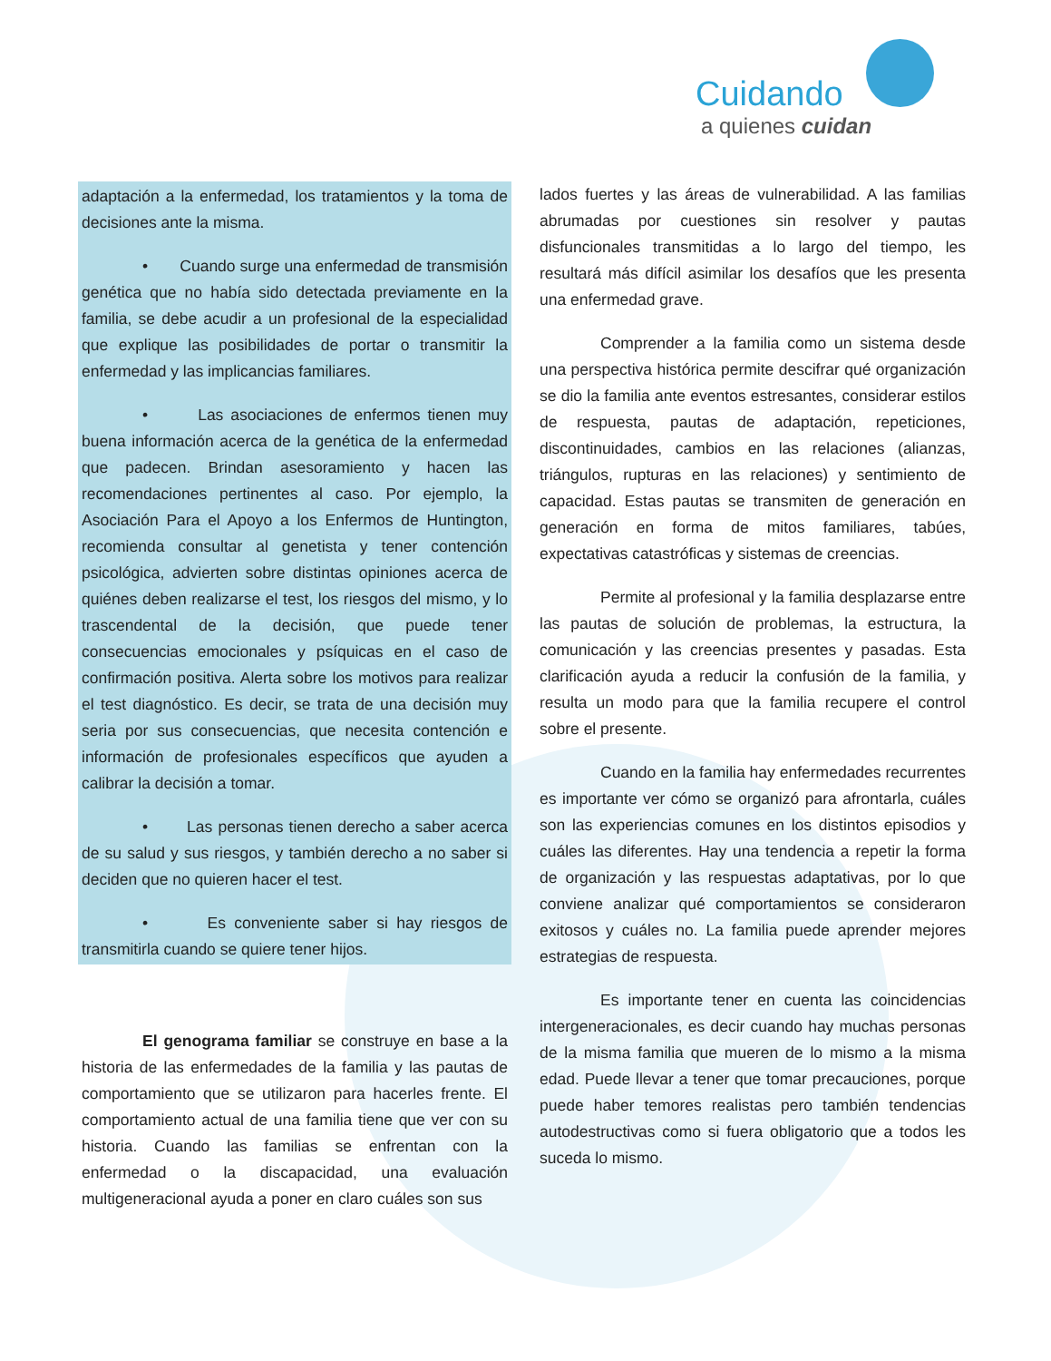Cuidando
a quienes cuidan
adaptación a la enfermedad, los tratamientos y la toma de decisiones ante la misma.
• Cuando surge una enfermedad de transmisión genética que no había sido detectada previamente en la familia, se debe acudir a un profesional de la especialidad que explique las posibilidades de portar o transmitir la enfermedad y las implicancias familiares.
• Las asociaciones de enfermos tienen muy buena información acerca de la genética de la enfermedad que padecen. Brindan asesoramiento y hacen las recomendaciones pertinentes al caso. Por ejemplo, la Asociación Para el Apoyo a los Enfermos de Huntington, recomienda consultar al genetista y tener contención psicológica, advierten sobre distintas opiniones acerca de quiénes deben realizarse el test, los riesgos del mismo, y lo trascendental de la decisión, que puede tener consecuencias emocionales y psíquicas en el caso de confirmación positiva. Alerta sobre los motivos para realizar el test diagnóstico. Es decir, se trata de una decisión muy seria por sus consecuencias, que necesita contención e información de profesionales específicos que ayuden a calibrar la decisión a tomar.
• Las personas tienen derecho a saber acerca de su salud y sus riesgos, y también derecho a no saber si deciden que no quieren hacer el test.
• Es conveniente saber si hay riesgos de transmitirla cuando se quiere tener hijos.
El genograma familiar se construye en base a la historia de las enfermedades de la familia y las pautas de comportamiento que se utilizaron para hacerles frente. El comportamiento actual de una familia tiene que ver con su historia. Cuando las familias se enfrentan con la enfermedad o la discapacidad, una evaluación multigeneracional ayuda a poner en claro cuáles son sus
lados fuertes y las áreas de vulnerabilidad. A las familias abrumadas por cuestiones sin resolver y pautas disfuncionales transmitidas a lo largo del tiempo, les resultará más difícil asimilar los desafíos que les presenta una enfermedad grave.
Comprender a la familia como un sistema desde una perspectiva histórica permite descifrar qué organización se dio la familia ante eventos estresantes, considerar estilos de respuesta, pautas de adaptación, repeticiones, discontinuidades, cambios en las relaciones (alianzas, triángulos, rupturas en las relaciones) y sentimiento de capacidad. Estas pautas se transmiten de generación en generación en forma de mitos familiares, tabúes, expectativas catastróficas y sistemas de creencias.
Permite al profesional y la familia desplazarse entre las pautas de solución de problemas, la estructura, la comunicación y las creencias presentes y pasadas. Esta clarificación ayuda a reducir la confusión de la familia, y resulta un modo para que la familia recupere el control sobre el presente.
Cuando en la familia hay enfermedades recurrentes es importante ver cómo se organizó para afrontarla, cuáles son las experiencias comunes en los distintos episodios y cuáles las diferentes. Hay una tendencia a repetir la forma de organización y las respuestas adaptativas, por lo que conviene analizar qué comportamientos se consideraron exitosos y cuáles no. La familia puede aprender mejores estrategias de respuesta.
Es importante tener en cuenta las coincidencias intergeneracionales, es decir cuando hay muchas personas de la misma familia que mueren de lo mismo a la misma edad. Puede llevar a tener que tomar precauciones, porque puede haber temores realistas pero también tendencias autodestructivas como si fuera obligatorio que a todos les suceda lo mismo.